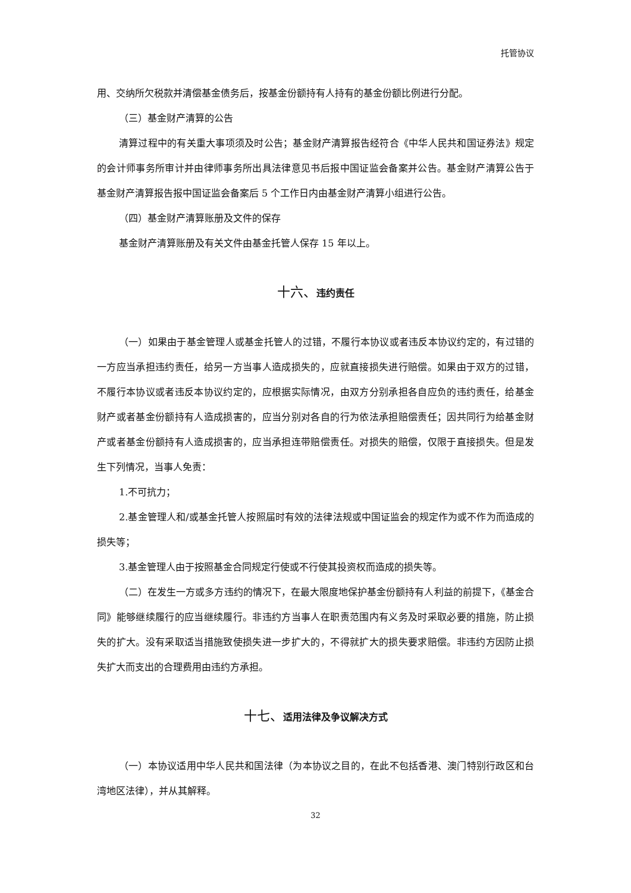托管协议
用、交纳所欠税款并清偿基金债务后，按基金份额持有人持有的基金份额比例进行分配。
（三）基金财产清算的公告
清算过程中的有关重大事项须及时公告；基金财产清算报告经符合《中华人民共和国证券法》规定的会计师事务所审计并由律师事务所出具法律意见书后报中国证监会备案并公告。基金财产清算公告于基金财产清算报告报中国证监会备案后 5 个工作日内由基金财产清算小组进行公告。
（四）基金财产清算账册及文件的保存
基金财产清算账册及有关文件由基金托管人保存 15 年以上。
十六、违约责任
（一）如果由于基金管理人或基金托管人的过错，不履行本协议或者违反本协议约定的，有过错的一方应当承担违约责任，给另一方当事人造成损失的，应就直接损失进行赔偿。如果由于双方的过错，不履行本协议或者违反本协议约定的，应根据实际情况，由双方分别承担各自应负的违约责任，给基金财产或者基金份额持有人造成损害的，应当分别对各自的行为依法承担赔偿责任；因共同行为给基金财产或者基金份额持有人造成损害的，应当承担连带赔偿责任。对损失的赔偿，仅限于直接损失。但是发生下列情况，当事人免责：
1.不可抗力；
2.基金管理人和/或基金托管人按照届时有效的法律法规或中国证监会的规定作为或不作为而造成的损失等；
3.基金管理人由于按照基金合同规定行使或不行使其投资权而造成的损失等。
（二）在发生一方或多方违约的情况下，在最大限度地保护基金份额持有人利益的前提下，《基金合同》能够继续履行的应当继续履行。非违约方当事人在职责范围内有义务及时采取必要的措施，防止损失的扩大。没有采取适当措施致使损失进一步扩大的，不得就扩大的损失要求赔偿。非违约方因防止损失扩大而支出的合理费用由违约方承担。
十七、适用法律及争议解决方式
（一）本协议适用中华人民共和国法律（为本协议之目的，在此不包括香港、澳门特别行政区和台湾地区法律），并从其解释。
32